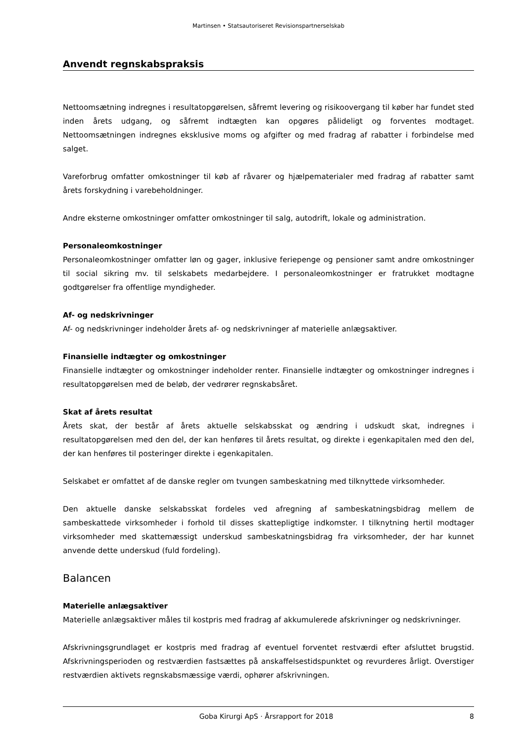Martinsen • Statsautoriseret Revisionspartnerselskab
Anvendt regnskabspraksis
Nettoomsætning indregnes i resultatopgørelsen, såfremt levering og risikoovergang til køber har fundet sted inden årets udgang, og såfremt indtægten kan opgøres pålideligt og forventes modtaget. Nettoomsætningen indregnes eksklusive moms og afgifter og med fradrag af rabatter i forbindelse med salget.
Vareforbrug omfatter omkostninger til køb af råvarer og hjælpematerialer med fradrag af rabatter samt årets forskydning i varebeholdninger.
Andre eksterne omkostninger omfatter omkostninger til salg, autodrift, lokale og administration.
Personaleomkostninger
Personaleomkostninger omfatter løn og gager, inklusive feriepenge og pensioner samt andre omkostninger til social sikring mv. til selskabets medarbejdere. I personaleomkostninger er fratrukket modtagne godtgørelser fra offentlige myndigheder.
Af- og nedskrivninger
Af- og nedskrivninger indeholder årets af- og nedskrivninger af materielle anlægsaktiver.
Finansielle indtægter og omkostninger
Finansielle indtægter og omkostninger indeholder renter. Finansielle indtægter og omkostninger indregnes i resultatopgørelsen med de beløb, der vedrører regnskabsåret.
Skat af årets resultat
Årets skat, der består af årets aktuelle selskabsskat og ændring i udskudt skat, indregnes i resultatopgørelsen med den del, der kan henføres til årets resultat, og direkte i egenkapitalen med den del, der kan henføres til posteringer direkte i egenkapitalen.
Selskabet er omfattet af de danske regler om tvungen sambeskatning med tilknyttede virksomheder.
Den aktuelle danske selskabsskat fordeles ved afregning af sambeskatningsbidrag mellem de sambeskattede virksomheder i forhold til disses skattepligtige indkomster. I tilknytning hertil modtager virksomheder med skattemæssigt underskud sambeskatningsbidrag fra virksomheder, der har kunnet anvende dette underskud (fuld fordeling).
Balancen
Materielle anlægsaktiver
Materielle anlægsaktiver måles til kostpris med fradrag af akkumulerede afskrivninger og nedskrivninger.
Afskrivningsgrundlaget er kostpris med fradrag af eventuel forventet restværdi efter afsluttet brugstid. Afskrivningsperioden og restværdien fastsættes på anskaffelsestidspunktet og revurderes årligt. Overstiger restværdien aktivets regnskabsmæssige værdi, ophører afskrivningen.
Goba Kirurgi ApS · Årsrapport for 2018 8